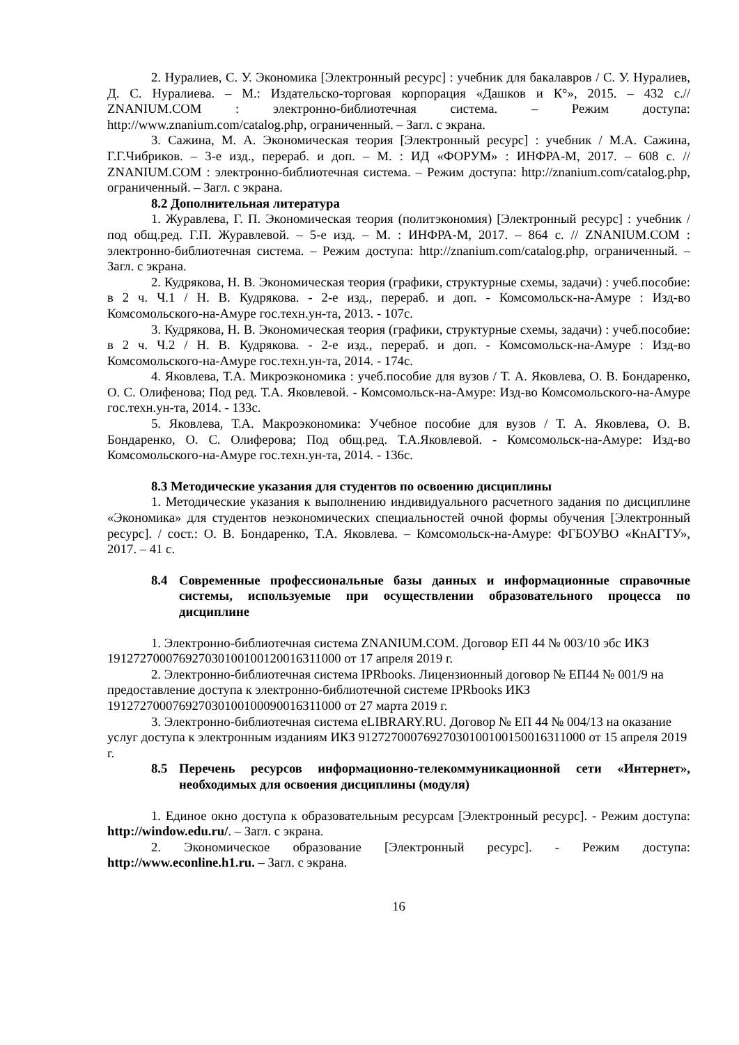2. Нуралиев, С. У. Экономика [Электронный ресурс] : учебник для бакалавров / С. У. Нуралиев, Д. С. Нуралиева. – М.: Издательско-торговая корпорация «Дашков и К°», 2015. – 432 с.// ZNANIUM.COM : электронно-библиотечная система. – Режим доступа: http://www.znanium.com/catalog.php, ограниченный. – Загл. с экрана.
3. Сажина, М. А. Экономическая теория [Электронный ресурс] : учебник / М.А. Сажина, Г.Г.Чибриков. – 3-е изд., перераб. и доп. – М. : ИД «ФОРУМ» : ИНФРА-М, 2017. – 608 с. // ZNANIUM.COM : электронно-библиотечная система. – Режим доступа: http://znanium.com/catalog.php, ограниченный. – Загл. с экрана.
8.2 Дополнительная литература
1. Журавлева, Г. П. Экономическая теория (политэкономия) [Электронный ресурс] : учебник / под общ.ред. Г.П. Журавлевой. – 5-е изд. – М. : ИНФРА-М, 2017. – 864 с. // ZNANIUM.COM : электронно-библиотечная система. – Режим доступа: http://znanium.com/catalog.php, ограниченный. – Загл. с экрана.
2. Кудрякова, Н. В. Экономическая теория (графики, структурные схемы, задачи) : учеб.пособие: в 2 ч. Ч.1 / Н. В. Кудрякова. - 2-е изд., перераб. и доп. - Комсомольск-на-Амуре : Изд-во Комсомольского-на-Амуре гос.техн.ун-та, 2013. - 107с.
3. Кудрякова, Н. В. Экономическая теория (графики, структурные схемы, задачи) : учеб.пособие: в 2 ч. Ч.2 / Н. В. Кудрякова. - 2-е изд., перераб. и доп. - Комсомольск-на-Амуре : Изд-во Комсомольского-на-Амуре гос.техн.ун-та, 2014. - 174с.
4. Яковлева, Т.А. Микроэкономика : учеб.пособие для вузов / Т. А. Яковлева, О. В. Бондаренко, О. С. Олифенова; Под ред. Т.А. Яковлевой. - Комсомольск-на-Амуре: Изд-во Комсомольского-на-Амуре гос.техн.ун-та, 2014. - 133с.
5. Яковлева, Т.А. Макроэкономика: Учебное пособие для вузов / Т. А. Яковлева, О. В. Бондаренко, О. С. Олиферова; Под общ.ред. Т.А.Яковлевой. - Комсомольск-на-Амуре: Изд-во Комсомольского-на-Амуре гос.техн.ун-та, 2014. - 136с.
8.3 Методические указания для студентов по освоению дисциплины
1. Методические указания к выполнению индивидуального расчетного задания по дисциплине «Экономика» для студентов неэкономических специальностей очной формы обучения [Электронный ресурс]. / сост.: О. В. Бондаренко, Т.А. Яковлева. – Комсомольск-на-Амуре: ФГБОУВО «КнАГТУ», 2017. – 41 с.
8.4 Современные профессиональные базы данных и информационные справочные системы, используемые при осуществлении образовательного процесса по дисциплине
1. Электронно-библиотечная система ZNANIUM.COM. Договор ЕП 44 № 003/10 эбс ИКЗ 191272700076927030100100120016311000 от 17 апреля 2019 г.
2. Электронно-библиотечная система IPRbooks. Лицензионный договор № ЕП44 № 001/9 на предоставление доступа к электронно-библиотечной системе IPRbooks ИКЗ 191272700076927030100100090016311000 от 27 марта 2019 г.
3. Электронно-библиотечная система eLIBRARY.RU. Договор № ЕП 44 № 004/13 на оказание услуг доступа к электронным изданиям ИКЗ 91272700076927030100100150016311000 от 15 апреля 2019 г.
8.5 Перечень ресурсов информационно-телекоммуникационной сети «Интернет», необходимых для освоения дисциплины (модуля)
1. Единое окно доступа к образовательным ресурсам [Электронный ресурс]. - Режим доступа: http://window.edu.ru/. – Загл. с экрана.
2. Экономическое образование [Электронный ресурс]. - Режим доступа: http://www.econline.h1.ru. – Загл. с экрана.
16